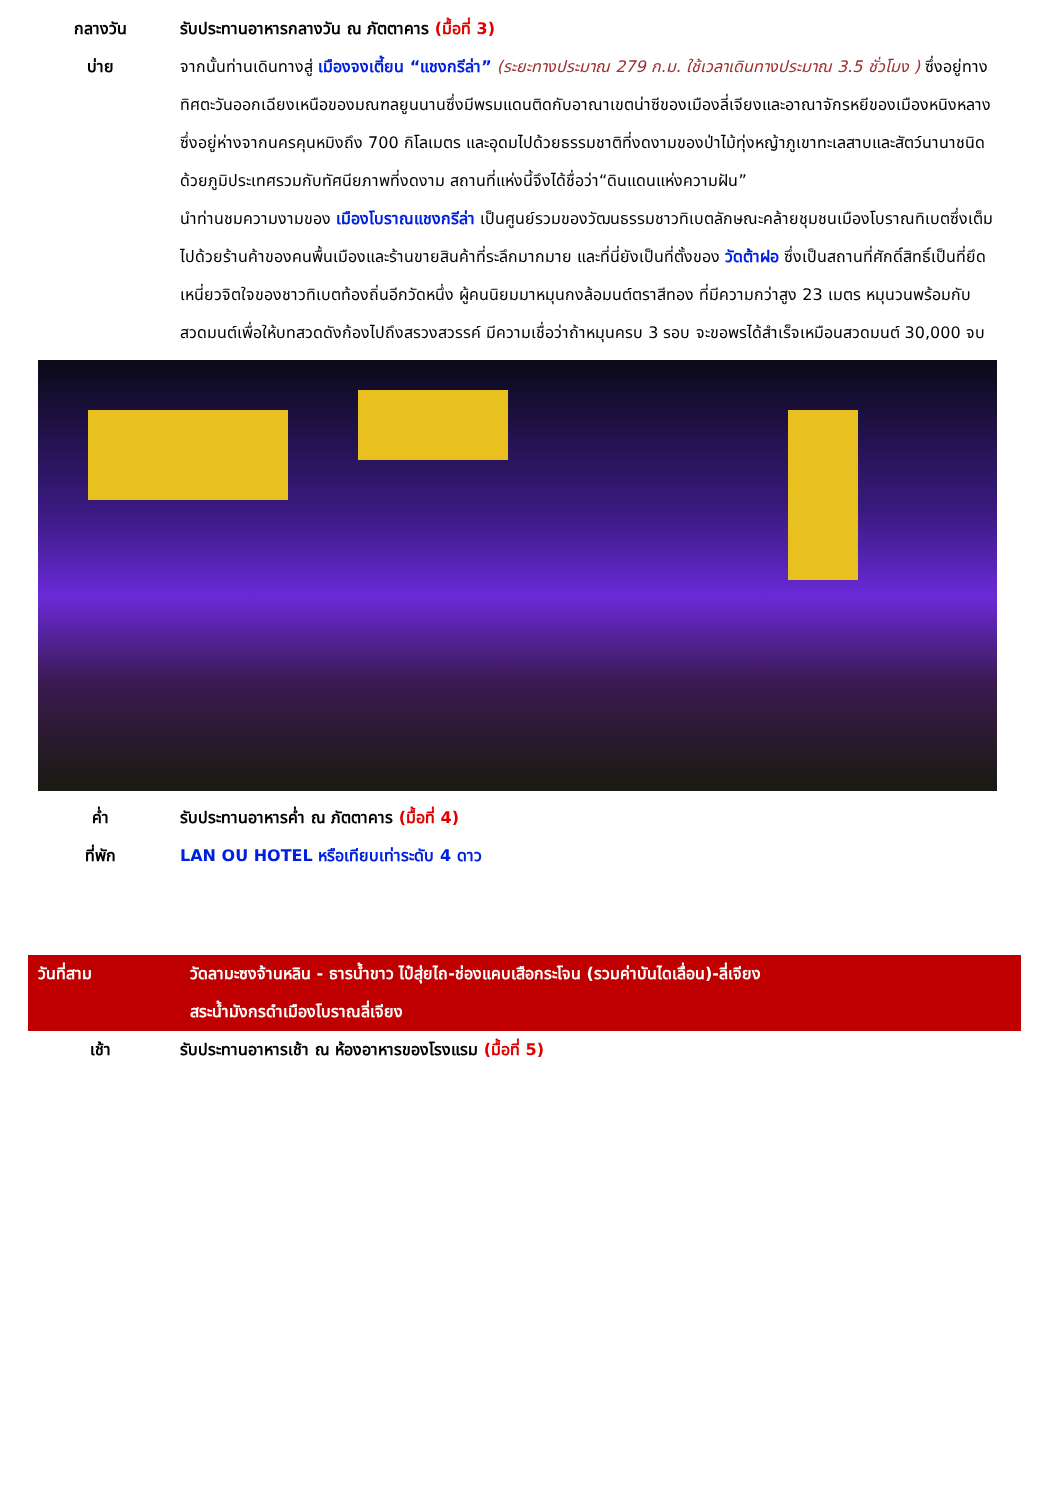กลางวัน รับประทานอาหารกลางวัน ณ ภัตตาคาร (มื้อที่ 3)
บ่าย จากนั้นท่านเดินทางสู่ เมืองจงเตี้ยน “แชงกรีล่า” (ระยะทางประมาณ 279 ก.ม. ใช้เวลาเดินทางประมาณ 3.5 ชั่วโมง ) ซึ่งอยู่ทางทิศตะวันออกเฉียงเหนือของมณฑลยูนนานซึ่งมีพรมแดนติดกับอาณาเขตน่าซีของเมืองลี่เจียงและอาณาจักรหยีของเมืองหนิงหลาง ซึ่งอยู่ห่างจากนครคุนหมิงถึง 700 กิโลเมตร และอุดมไปด้วยธรรมชาติที่งดงามของป่าไม้ทุ่งหญ้าภูเขาทะเลสาบและสัตว์นานาชนิด ด้วยภูมิประเทศรวมกับทัศนียภาพที่งดงาม สถานที่แห่งนี้จึงได้ชื่อว่า“ดินแดนแห่งความฝัน”
นำท่านชมความงามของ เมืองโบราณแชงกรีล่า เป็นศูนย์รวมของวัฒนธรรมชาวทิเบตลักษณะคล้ายชุมชนเมืองโบราณทิเบตซึ่งเต็มไปด้วยร้านค้าของคนพื้นเมืองและร้านขายสินค้าที่ระลึกมากมาย และที่นี่ยังเป็นที่ตั้งของ วัดต้าฝอ ซึ่งเป็นสถานที่ศักดิ์สิทธิ์เป็นที่ยึดเหนี่ยวจิตใจของชาวทิเบตท้องถิ่นอีกวัดหนึ่ง ผู้คนนิยมมาหมุนกงล้อมนต์ตราสีทอง ที่มีความกว่าสูง 23 เมตร หมุนวนพร้อมกับสวดมนต์เพื่อให้บทสวดดังก้องไปถึงสรวงสวรรค์ มีความเชื่อว่าถ้าหมุนครบ 3 รอบ จะขอพรได้สำเร็จเหมือนสวดมนต์ 30,000 จบ
ค่ำ รับประทานอาหารค่ำ ณ ภัตตาคาร (มื้อที่ 4)
ที่พัก LAN OU HOTEL หรือเทียบเท่าระดับ 4 ดาว
วันที่สาม วัดลามะซงจ้านหลิน - ธารน้ำขาว ไป๋สุ่ยไถ-ช่องแคบเสือกระโจน (รวมค่าบันไดเลื่อน)-ลี่เจียง
สระน้ำมังกรดำเมืองโบราณลี่เจียง
เช้า รับประทานอาหารเช้า ณ ห้องอาหารของโรงแรม (มื้อที่ 5)